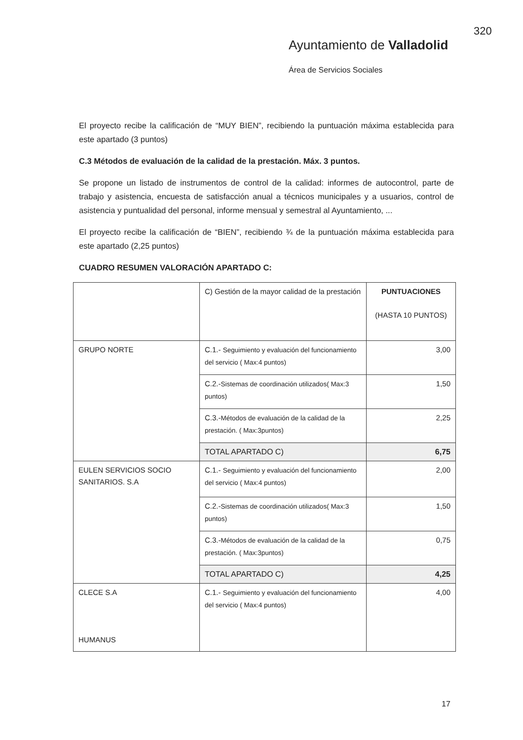320
Ayuntamiento de Valladolid
Área de Servicios Sociales
El proyecto recibe la calificación de “MUY BIEN”, recibiendo la puntuación máxima establecida para este apartado (3 puntos)
C.3 Métodos de evaluación de la calidad de la prestación. Máx. 3 puntos.
Se propone un listado de instrumentos de control de la calidad: informes de autocontrol, parte de trabajo y asistencia, encuesta de satisfacción anual a técnicos municipales y a usuarios, control de asistencia y puntualidad del personal, informe mensual y semestral al Ayuntamiento, ...
El proyecto recibe la calificación de “BIEN”, recibiendo ¾ de la puntuación máxima establecida para este apartado (2,25 puntos)
CUADRO RESUMEN VALORACIÓN APARTADO C:
| | C) Gestión de la mayor calidad de la prestación | PUNTUACIONES (HASTA 10 PUNTOS) |
| GRUPO NORTE | C.1.- Seguimiento y evaluación del funcionamiento del servicio ( Max:4 puntos) | 3,00 |
| | C.2.- Sistemas de coordinación utilizados( Max:3 puntos) | 1,50 |
| | C.3.- Métodos de evaluación de la calidad de la prestación. ( Max:3puntos) | 2,25 |
| | TOTAL APARTADO C) | 6,75 |
| EULEN SERVICIOS SOCIO SANITARIOS. S.A | C.1.- Seguimiento y evaluación del funcionamiento del servicio ( Max:4 puntos) | 2,00 |
| | C.2.- Sistemas de coordinación utilizados( Max:3 puntos) | 1,50 |
| | C.3.- Métodos de evaluación de la calidad de la prestación. ( Max:3puntos) | 0,75 |
| | TOTAL APARTADO C) | 4,25 |
| CLECE S.A HUMANUS | C.1.- Seguimiento y evaluación del funcionamiento del servicio ( Max:4 puntos) | 4,00 |
17